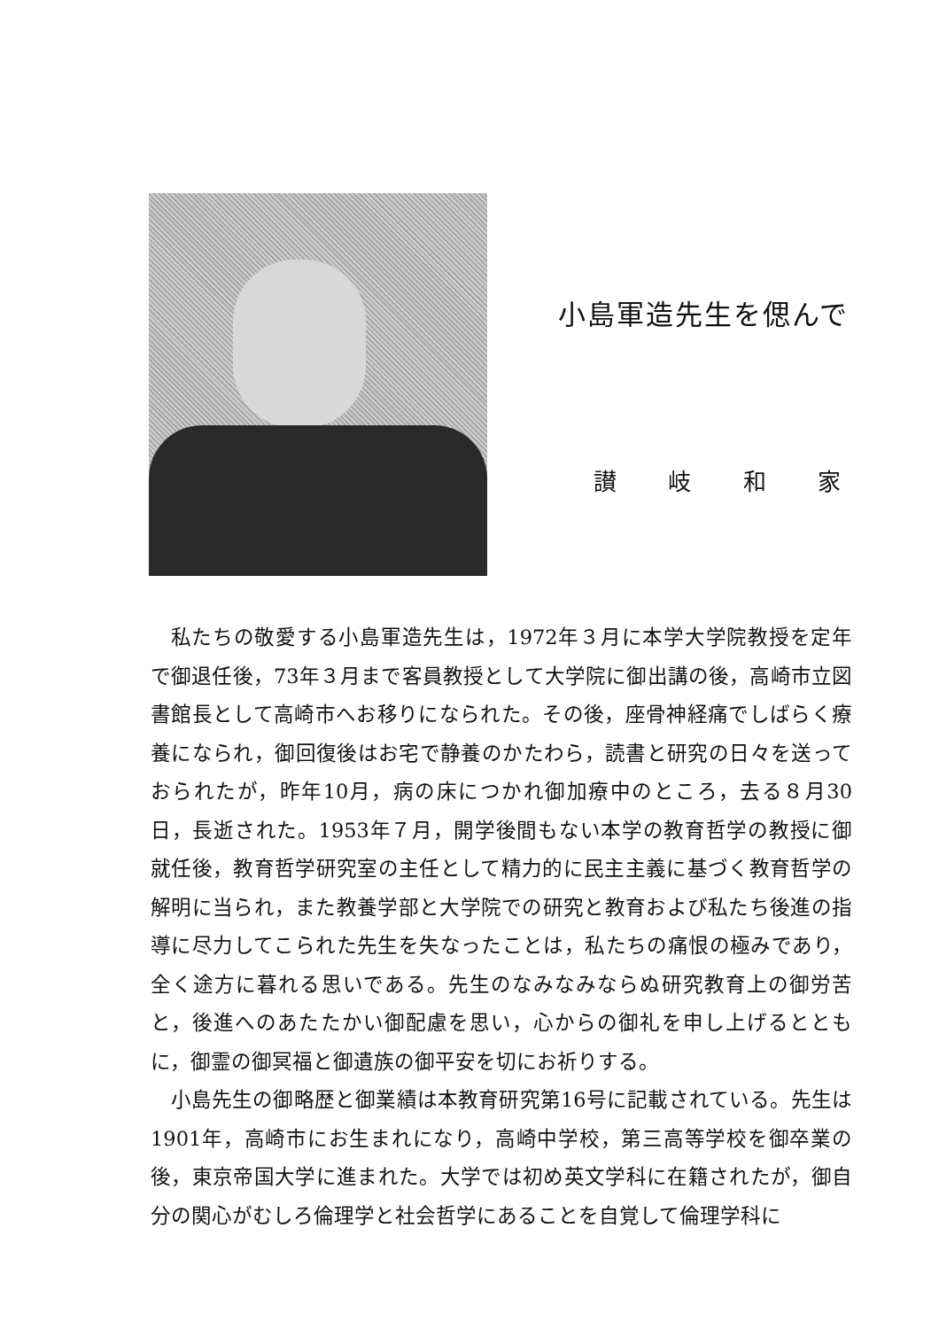小島軍造先生を偲んで
讃 岐 和 家
私たちの敬愛する小島軍造先生は，1972年３月に本学大学院教授を定年で御退任後，73年３月まで客員教授として大学院に御出講の後，高崎市立図書館長として高崎市へお移りになられた。その後，座骨神経痛でしばらく療養になられ，御回復後はお宅で静養のかたわら，読書と研究の日々を送っておられたが，昨年10月，病の床につかれ御加療中のところ，去る８月30日，長逝された。1953年７月，開学後間もない本学の教育哲学の教授に御就任後，教育哲学研究室の主任として精力的に民主主義に基づく教育哲学の解明に当られ，また教養学部と大学院での研究と教育および私たち後進の指導に尽力してこられた先生を失なったことは，私たちの痛恨の極みであり，全く途方に暮れる思いである。先生のなみなみならぬ研究教育上の御労苦と，後進へのあたたかい御配慮を思い，心からの御礼を申し上げるとともに，御霊の御冥福と御遺族の御平安を切にお祈りする。
小島先生の御略歴と御業績は本教育研究第16号に記載されている。先生は1901年，高崎市にお生まれになり，高崎中学校，第三高等学校を御卒業の後，東京帝国大学に進まれた。大学では初め英文学科に在籍されたが，御自分の関心がむしろ倫理学と社会哲学にあることを自覚して倫理学科に